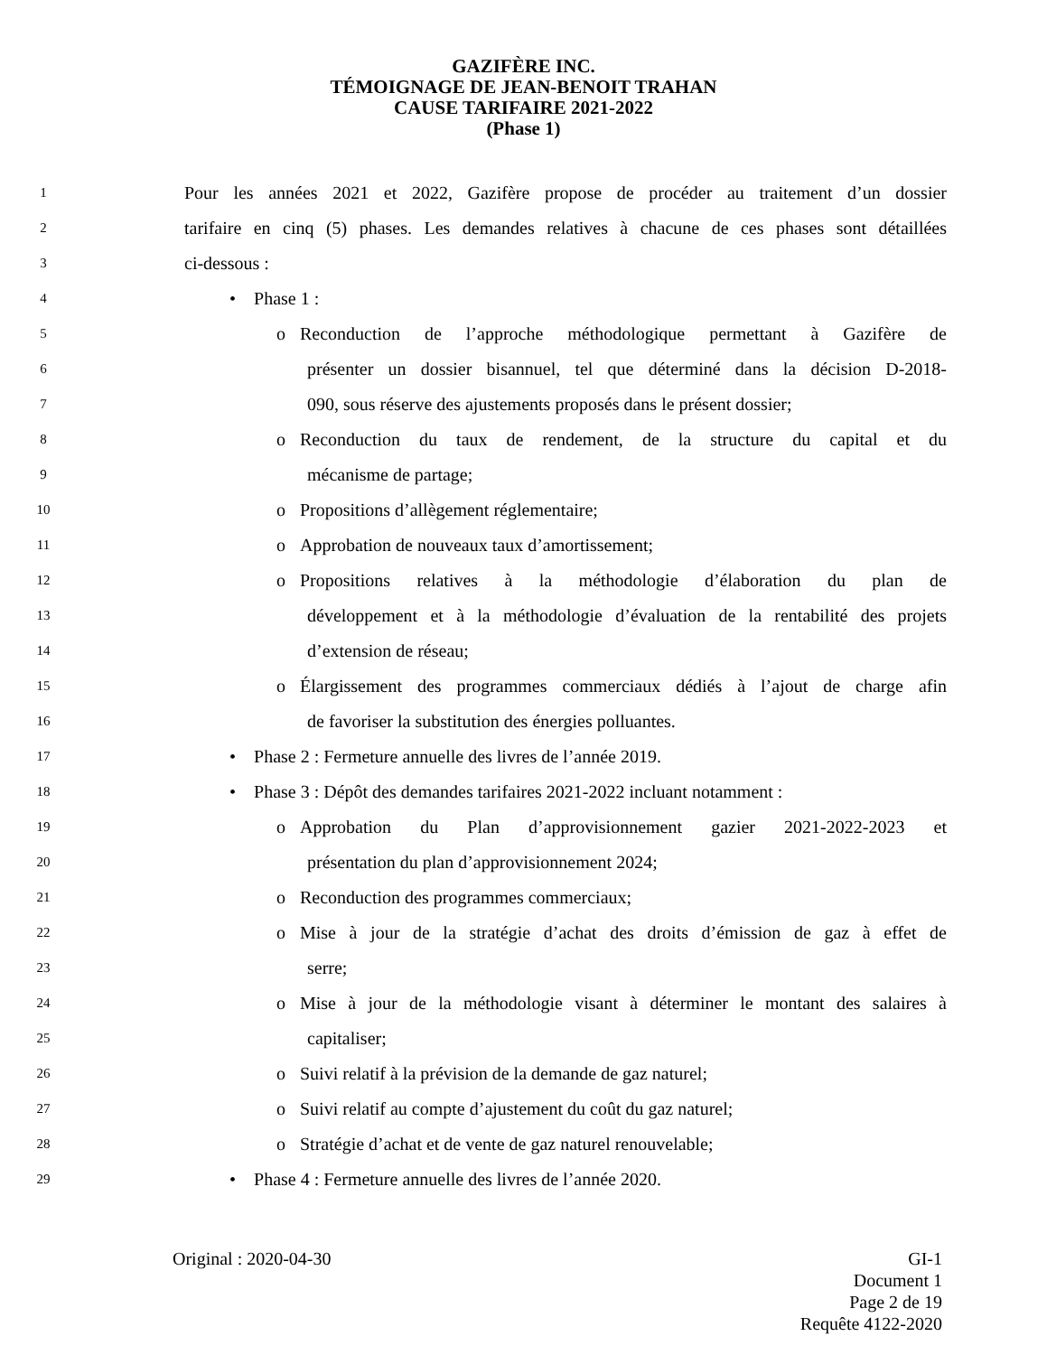GAZIFÈRE INC.
TÉMOIGNAGE DE JEAN-BENOIT TRAHAN
CAUSE TARIFAIRE 2021-2022
(Phase 1)
1 Pour les années 2021 et 2022, Gazifère propose de procéder au traitement d’un dossier
2 tarifaire en cinq (5) phases. Les demandes relatives à chacune de ces phases sont détaillées
3 ci-dessous :
4 • Phase 1 :
5 o Reconduction de l’approche méthodologique permettant à Gazifère de
6 présenter un dossier bisannuel, tel que déterminé dans la décision D-2018-
7 090, sous réserve des ajustements proposés dans le présent dossier;
8 o Reconduction du taux de rendement, de la structure du capital et du
9 mécanisme de partage;
10 o Propositions d’allègement réglementaire;
11 o Approbation de nouveaux taux d’amortissement;
12 o Propositions relatives à la méthodologie d’élaboration du plan de
13 développement et à la méthodologie d’évaluation de la rentabilité des projets
14 d’extension de réseau;
15 o Élargissement des programmes commerciaux dédiés à l’ajout de charge afin
16 de favoriser la substitution des énergies polluantes.
17 • Phase 2 : Fermeture annuelle des livres de l’année 2019.
18 • Phase 3 : Dépôt des demandes tarifaires 2021-2022 incluant notamment :
19 o Approbation du Plan d’approvisionnement gazier 2021-2022-2023 et
20 présentation du plan d’approvisionnement 2024;
21 o Reconduction des programmes commerciaux;
22 o Mise à jour de la stratégie d’achat des droits d’émission de gaz à effet de
23 serre;
24 o Mise à jour de la méthodologie visant à déterminer le montant des salaires à
25 capitaliser;
26 o Suivi relatif à la prévision de la demande de gaz naturel;
27 o Suivi relatif au compte d’ajustement du coût du gaz naturel;
28 o Stratégie d’achat et de vente de gaz naturel renouvelable;
29 • Phase 4 : Fermeture annuelle des livres de l’année 2020.
Original : 2020-04-30 GI-1
Document 1
Page 2 de 19
Requête 4122-2020